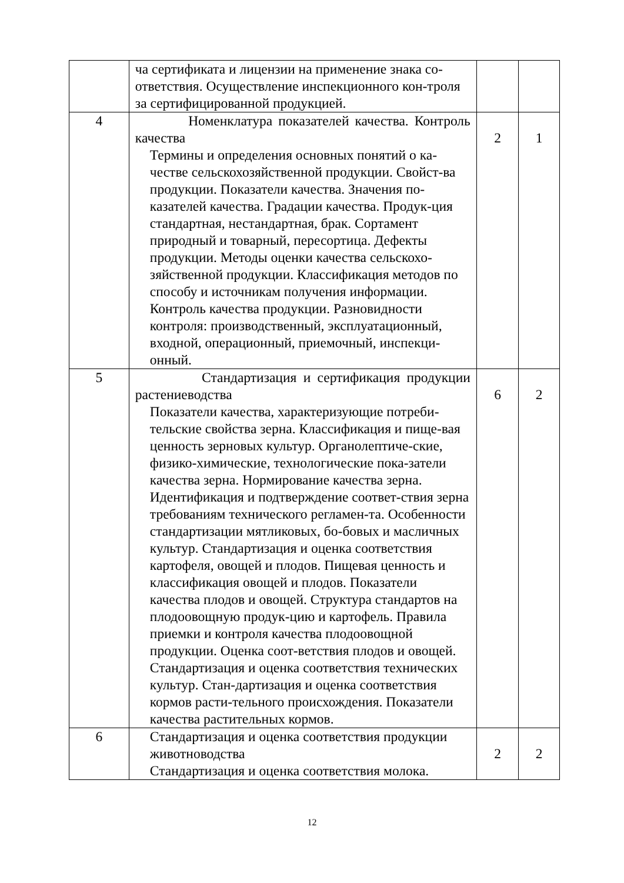| | ча сертификата и лицензии на применение знака со-ответствия. Осуществление инспекционного кон-троля за сертифицированной продукцией. | | |
| 4 | Номенклатура показателей качества. Контроль качества Термины и определения основных понятий о ка-честве сельскохозяйственной продукции. Свойст-ва продукции. Показатели качества. Значения по-казателей качества. Градации качества. Продук-ция стандартная, нестандартная, брак. Сортамент природный и товарный, пересортица. Дефекты продукции. Методы оценки качества сельскохо-зяйственной продукции. Классификация методов по способу и источникам получения информации. Контроль качества продукции. Разновидности контроля: производственный, эксплуатационный, входной, операционный, приемочный, инспекци-онный. | 2 | 1 |
| 5 | Стандартизация и сертификация продукции растениеводства Показатели качества, характеризующие потреби-тельские свойства зерна. Классификация и пище-вая ценность зерновых культур. Органолептиче-ские, физико-химические, технологические пока-затели качества зерна. Нормирование качества зерна. Идентификация и подтверждение соответ-ствия зерна требованиям технического регламен-та. Особенности стандартизации мятликовых, бо-бовых и масличных культур. Стандартизация и оценка соответствия картофеля, овощей и плодов. Пищевая ценность и классификация овощей и плодов. Показатели качества плодов и овощей. Структура стандартов на плодоовощную продук-цию и картофель. Правила приемки и контроля качества плодоовощной продукции. Оценка соот-ветствия плодов и овощей. Стандартизация и оценка соответствия технических культур. Стан-дартизация и оценка соответствия кормов расти-тельного происхождения. Показатели качества растительных кормов. | 6 | 2 |
| 6 | Стандартизация и оценка соответствия продукции животноводства Стандартизация и оценка соответствия молока. | 2 | 2 |
12